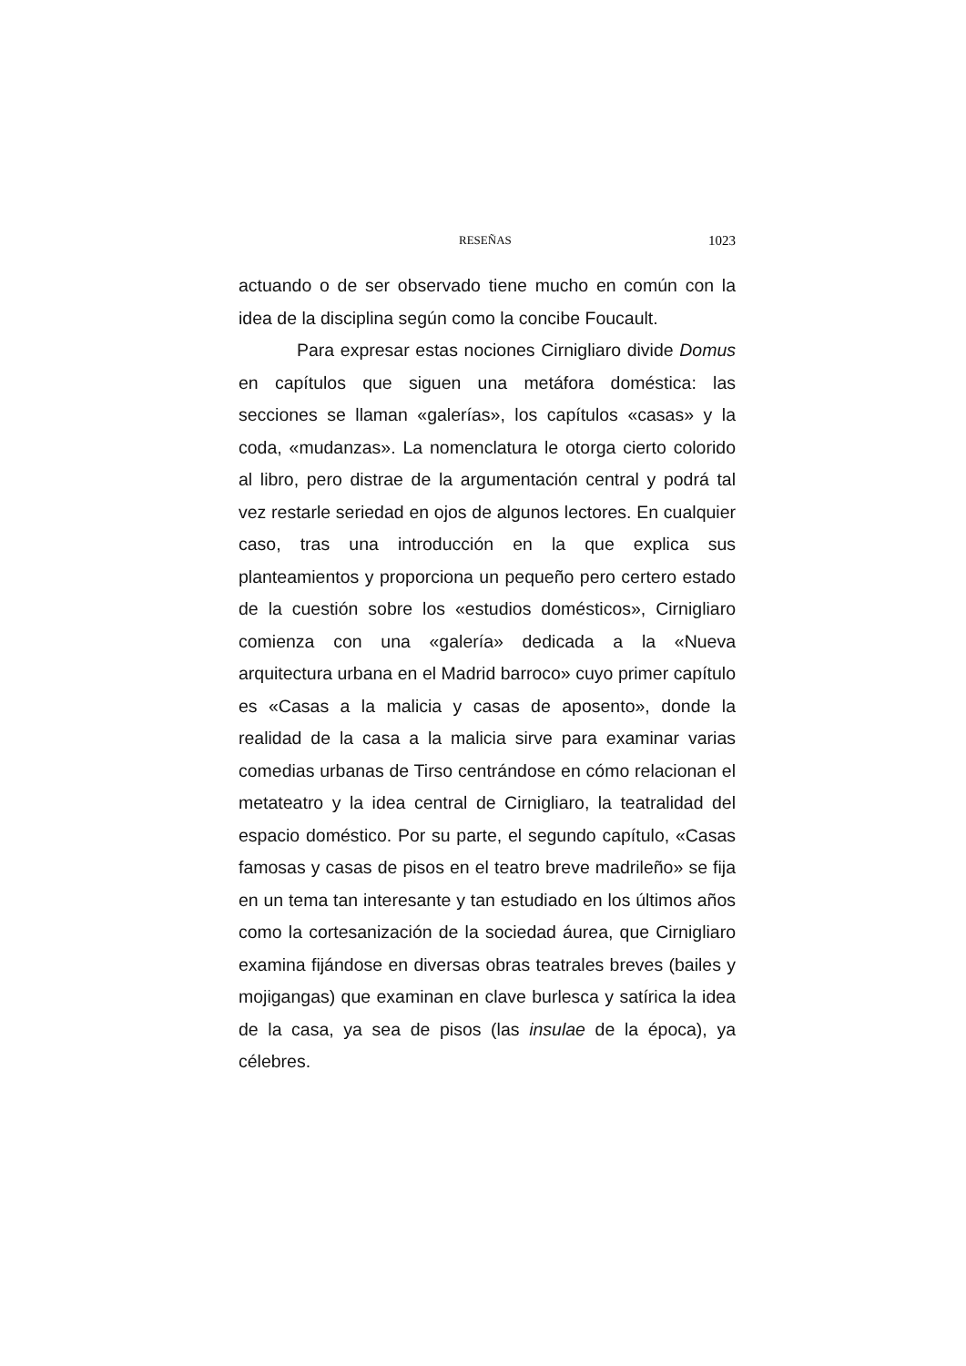RESEÑAS 1023
actuando o de ser observado tiene mucho en común con la idea de la disciplina según como la concibe Foucault.
Para expresar estas nociones Cirnigliaro divide Domus en capítulos que siguen una metáfora doméstica: las secciones se llaman «galerías», los capítulos «casas» y la coda, «mudanzas». La nomenclatura le otorga cierto colorido al libro, pero distrae de la argumentación central y podrá tal vez restarle seriedad en ojos de algunos lectores. En cualquier caso, tras una introducción en la que explica sus planteamientos y proporciona un pequeño pero certero estado de la cuestión sobre los «estudios domésticos», Cirnigliaro comienza con una «galería» dedicada a la «Nueva arquitectura urbana en el Madrid barroco» cuyo primer capítulo es «Casas a la malicia y casas de aposento», donde la realidad de la casa a la malicia sirve para examinar varias comedias urbanas de Tirso centrándose en cómo relacionan el metateatro y la idea central de Cirnigliaro, la teatralidad del espacio doméstico. Por su parte, el segundo capítulo, «Casas famosas y casas de pisos en el teatro breve madrileño» se fija en un tema tan interesante y tan estudiado en los últimos años como la cortesanización de la sociedad áurea, que Cirnigliaro examina fijándose en diversas obras teatrales breves (bailes y mojigangas) que examinan en clave burlesca y satírica la idea de la casa, ya sea de pisos (las insulae de la época), ya célebres.